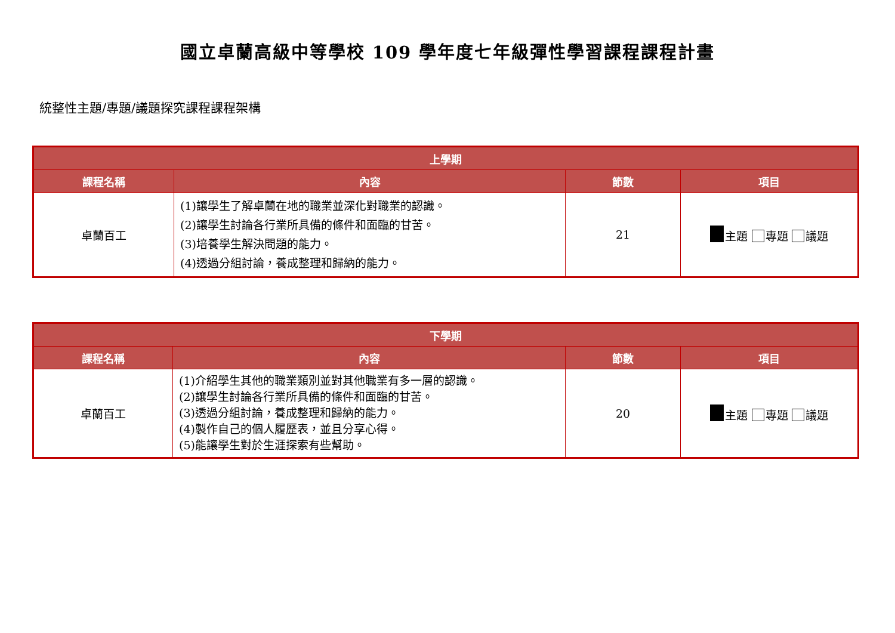國立卓蘭高級中等學校 109 學年度七年級彈性學習課程課程計畫
統整性主題/專題/議題探究課程課程架構
| 上學期 | | | |
| --- | --- | --- | --- |
| 課程名稱 | 內容 | 節數 | 項目 |
| 卓蘭百工 | (1)讓學生了解卓蘭在地的職業並深化對職業的認識。 (2)讓學生討論各行業所具備的條件和面臨的甘苦。 (3)培養學生解決問題的能力。 (4)透過分組討論，養成整理和歸納的能力。 | 21 | 主題 專題 議題 |
| 下學期 | | | |
| --- | --- | --- | --- |
| 課程名稱 | 內容 | 節數 | 項目 |
| 卓蘭百工 | (1)介紹學生其他的職業類別並對其他職業有多一層的認識。 (2)讓學生討論各行業所具備的條件和面臨的甘苦。 (3)透過分組討論，養成整理和歸納的能力。 (4)製作自己的個人履歷表，並且分享心得。 (5)能讓學生對於生涯探索有些幫助。 | 20 | 主題 專題 議題 |